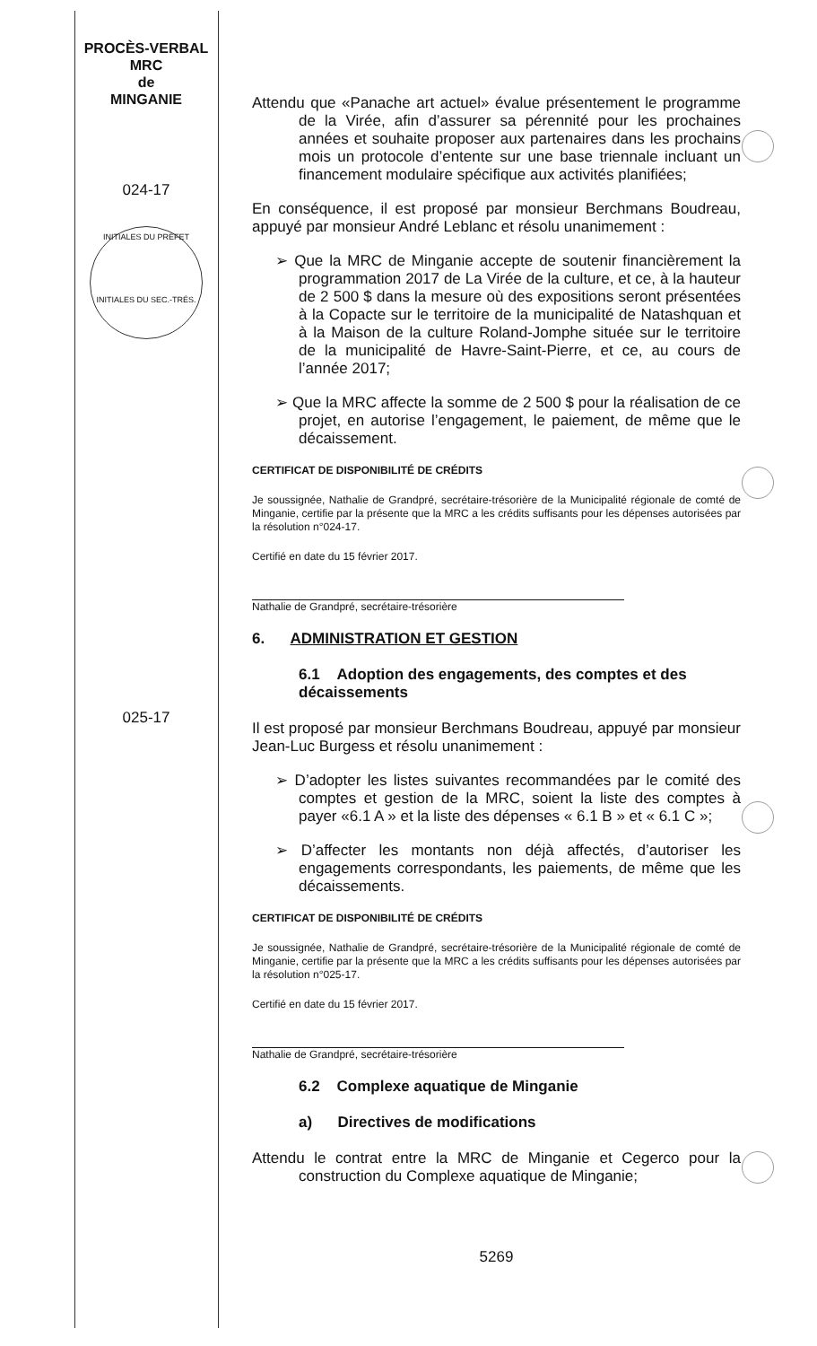PROCÈS-VERBAL
MRC
de
MINGANIE
024-17
INITIALES DU PRÉFET
INITIALES DU SEC.-TRÉS.
025-17
Attendu que «Panache art actuel» évalue présentement le programme de la Virée, afin d’assurer sa pérennité pour les prochaines années et souhaite proposer aux partenaires dans les prochains mois un protocole d’entente sur une base triennale incluant un financement modulaire spécifique aux activités planifiées;
En conséquence, il est proposé par monsieur Berchmans Boudreau, appuyé par monsieur André Leblanc et résolu unanimement :
➢ Que la MRC de Minganie accepte de soutenir financièrement la programmation 2017 de La Virée de la culture, et ce, à la hauteur de 2 500 $ dans la mesure où des expositions seront présentées à la Copacte sur le territoire de la municipalité de Natashquan et à la Maison de la culture Roland-Jomphe située sur le territoire de la municipalité de Havre-Saint-Pierre, et ce, au cours de l’année 2017;
➢ Que la MRC affecte la somme de 2 500 $ pour la réalisation de ce projet, en autorise l’engagement, le paiement, de même que le décaissement.
CERTIFICAT DE DISPONIBILITÉ DE CRÉDITS
Je soussignée, Nathalie de Grandpré, secrétaire-trésorière de la Municipalité régionale de comté de Minganie, certifie par la présente que la MRC a les crédits suffisants pour les dépenses autorisées par la résolution n°024-17.
Certifié en date du 15 février 2017.
Nathalie de Grandpré, secrétaire-trésorière
6. ADMINISTRATION ET GESTION
6.1 Adoption des engagements, des comptes et des décaissements
Il est proposé par monsieur Berchmans Boudreau, appuyé par monsieur Jean-Luc Burgess et résolu unanimement :
➢ D’adopter les listes suivantes recommandées par le comité des comptes et gestion de la MRC, soient la liste des comptes à payer «6.1 A » et la liste des dépenses « 6.1 B » et « 6.1 C »;
➢ D’affecter les montants non déjà affectés, d’autoriser les engagements correspondants, les paiements, de même que les décaissements.
CERTIFICAT DE DISPONIBILITÉ DE CRÉDITS
Je soussignée, Nathalie de Grandpré, secrétaire-trésorière de la Municipalité régionale de comté de Minganie, certifie par la présente que la MRC a les crédits suffisants pour les dépenses autorisées par la résolution n°025-17.
Certifié en date du 15 février 2017.
Nathalie de Grandpré, secrétaire-trésorière
6.2 Complexe aquatique de Minganie
a) Directives de modifications
Attendu le contrat entre la MRC de Minganie et Cegerco pour la construction du Complexe aquatique de Minganie;
5269